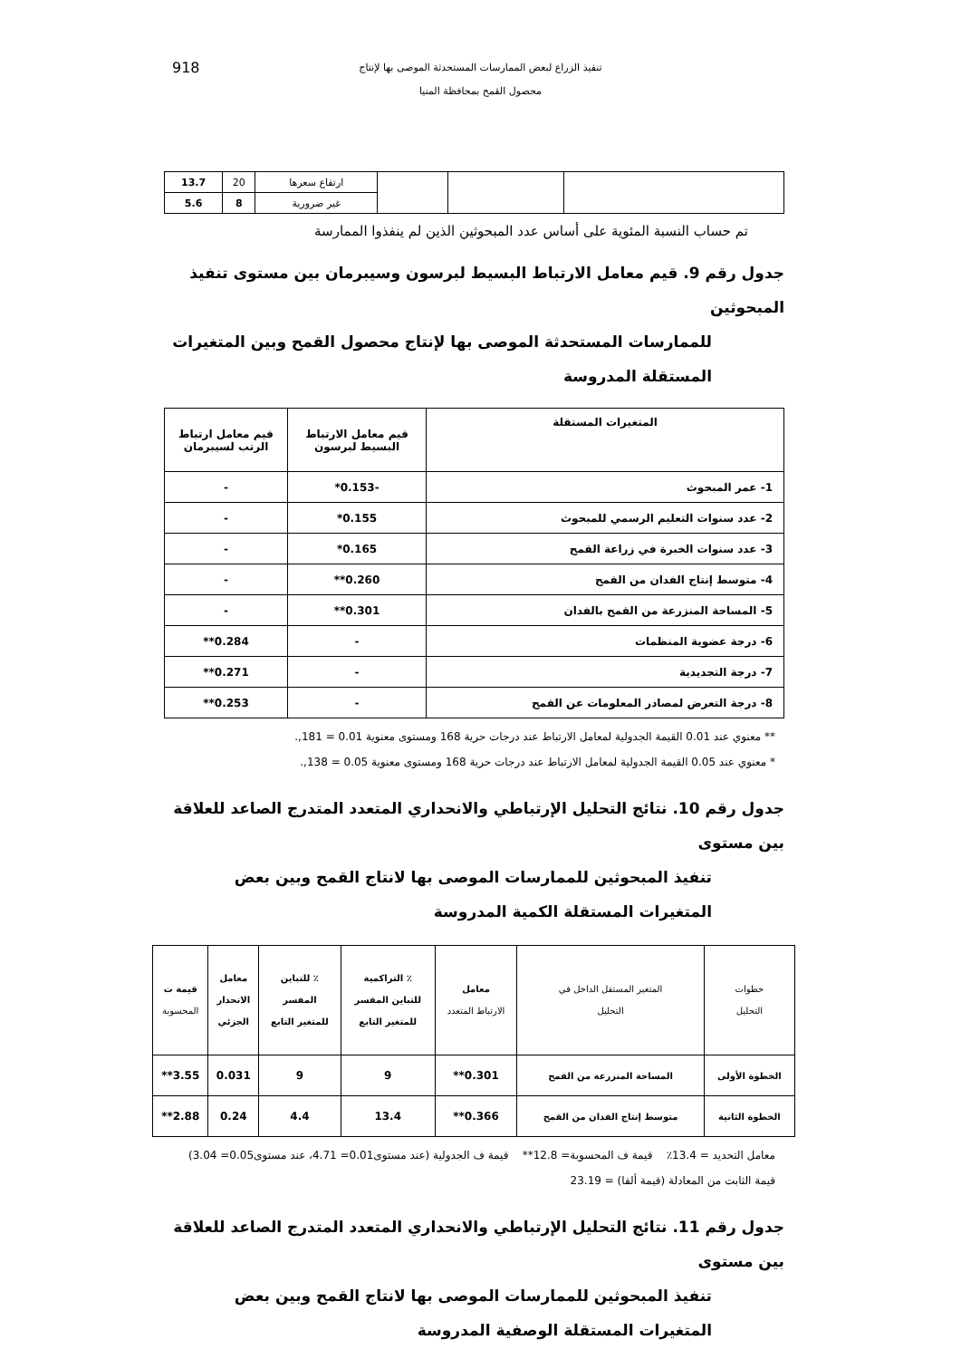918 تنفيذ الزراع لبعض الممارسات المستحدثة الموصى بها لإنتاج
محصول القمح بمحافظة المنيا
| | | | ارتفاع سعرها | 20 | 13.7 |
| | | | غير ضرورية | 8 | 5.6 |
تم حساب النسبة المئوية على أساس عدد المبحوثين الذين لم ينفذوا الممارسة
جدول رقم 9. قيم معامل الارتباط البسيط لبرسون وسيبرمان بين مستوى تنفيذ المبحوثين
للممارسات المستحدثة الموصى بها لإنتاج محصول القمح وبين المتغيرات المستقلة المدروسة
| المتغيرات المستقلة | قيم معامل الارتباط البسيط لبرسون | قيم معامل ارتباط الرتب لسيبرمان |
| 1- عمر المبحوث | -0.153* | - |
| 2- عدد سنوات التعليم الرسمي للمبحوث | 0.155* | - |
| 3- عدد سنوات الخبرة في زراعة القمح | 0.165* | - |
| 4- متوسط إنتاج الفدان من القمح | 0.260** | - |
| 5- المساحة المنزرعة من القمح بالفدان | 0.301** | - |
| 6- درجة عضوية المنظمات | - | 0.284** |
| 7- درجة التجديدية | - | 0.271** |
| 8- درجة التعرض لمصادر المعلومات عن القمح | - | 0.253** |
** معنوي عند 0.01 القيمة الجدولية لمعامل الارتباط عند درجات حرية 168 ومستوى معنوية 0.01 = 181,.
* معنوي عند 0.05 القيمة الجدولية لمعامل الارتباط عند درجات حرية 168 ومستوى معنوية 0.05 = 138,.
جدول رقم 10. نتائج التحليل الإرتباطي والانحداري المتعدد المتدرج الصاعد للعلاقة بين مستوى
تنفيذ المبحوثين للممارسات الموصى بها لانتاج القمح وبين بعض المتغيرات المستقلة الكمية المدروسة
| خطوات التحليل | المتغير المستقل الداخل في التحليل | معامل الارتباط المتعدد | ٪ التراكمية للتباين المفسر للمتغير التابع | ٪ للتباين المفسر للمتغير التابع | معامل الانحدار الجزئي | قيمة ت المحسوبة |
| --- | --- | --- | --- | --- | --- | --- |
| الخطوة الأولى | المساحة المنزرعة من القمح | 0.301** | 9 | 9 | 0.031 | 3.55** |
| الخطوة الثانية | متوسط إنتاج الفدان من القمح | 0.366** | 13.4 | 4.4 | 0.24 | 2.88** |
معامل التحديد = 13.4٪ قيمة ف المحسوبة= 12.8** قيمة ف الجدولية (عند مستوى0.01= 4.71، عند مستوى0.05= 3.04)
قيمة الثابت من المعادلة (قيمة ألفا) = 23.19
جدول رقم 11. نتائج التحليل الإرتباطي والانحداري المتعدد المتدرج الصاعد للعلاقة بين مستوى
تنفيذ المبحوثين للممارسات الموصى بها لانتاج القمح وبين بعض المتغيرات المستقلة الوصفية المدروسة